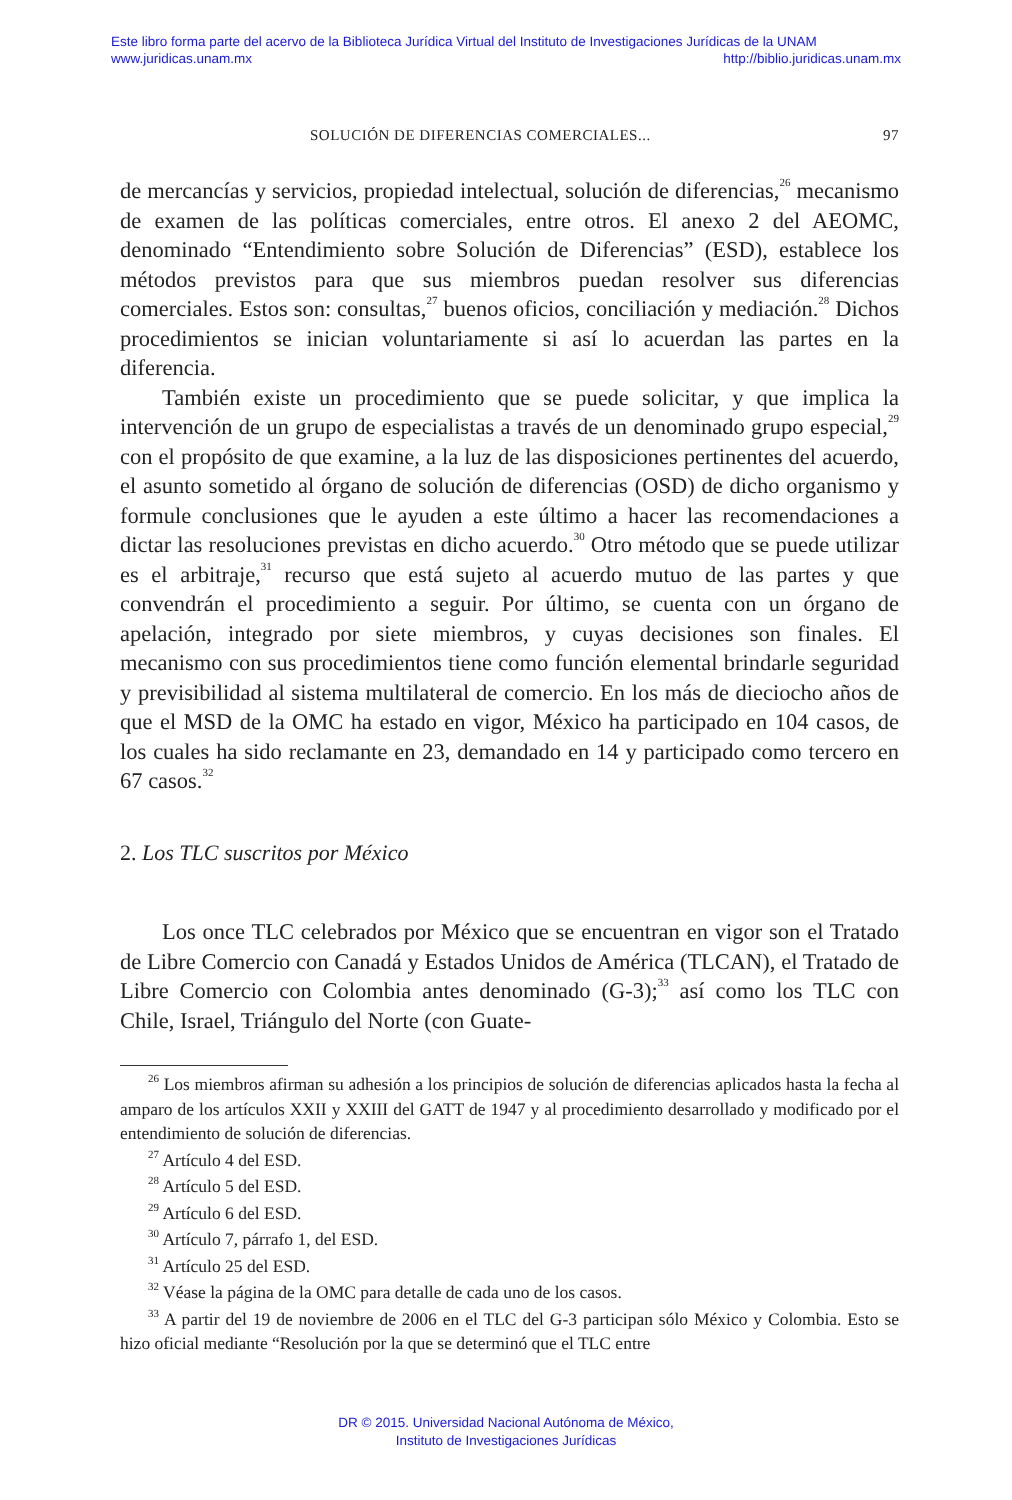Este libro forma parte del acervo de la Biblioteca Jurídica Virtual del Instituto de Investigaciones Jurídicas de la UNAM
www.juridicas.unam.mx http://biblio.juridicas.unam.mx
SOLUCIÓN DE DIFERENCIAS COMERCIALES... 97
de mercancías y servicios, propiedad intelectual, solución de diferencias,<sup>26</sup> mecanismo de examen de las políticas comerciales, entre otros. El anexo 2 del AEOMC, denominado “Entendimiento sobre Solución de Diferencias” (ESD), establece los métodos previstos para que sus miembros puedan resolver sus diferencias comerciales. Estos son: consultas,<sup>27</sup> buenos oficios, conciliación y mediación.<sup>28</sup> Dichos procedimientos se inician voluntariamente si así lo acuerdan las partes en la diferencia.
También existe un procedimiento que se puede solicitar, y que implica la intervención de un grupo de especialistas a través de un denominado grupo especial,<sup>29</sup> con el propósito de que examine, a la luz de las disposiciones pertinentes del acuerdo, el asunto sometido al órgano de solución de diferencias (OSD) de dicho organismo y formule conclusiones que le ayuden a este último a hacer las recomendaciones a dictar las resoluciones previstas en dicho acuerdo.<sup>30</sup> Otro método que se puede utilizar es el arbitraje,<sup>31</sup> recurso que está sujeto al acuerdo mutuo de las partes y que convendrán el procedimiento a seguir. Por último, se cuenta con un órgano de apelación, integrado por siete miembros, y cuyas decisiones son finales. El mecanismo con sus procedimientos tiene como función elemental brindarle seguridad y previsibilidad al sistema multilateral de comercio. En los más de dieciocho años de que el MSD de la OMC ha estado en vigor, México ha participado en 104 casos, de los cuales ha sido reclamante en 23, demandado en 14 y participado como tercero en 67 casos.<sup>32</sup>
2. Los TLC suscritos por México
Los once TLC celebrados por México que se encuentran en vigor son el Tratado de Libre Comercio con Canadá y Estados Unidos de América (TLCAN), el Tratado de Libre Comercio con Colombia antes denominado (G-3);<sup>33</sup> así como los TLC con Chile, Israel, Triángulo del Norte (con Guate-
<sup>26</sup> Los miembros afirman su adhesión a los principios de solución de diferencias aplicados hasta la fecha al amparo de los artículos XXII y XXIII del GATT de 1947 y al procedimiento desarrollado y modificado por el entendimiento de solución de diferencias.
<sup>27</sup> Artículo 4 del ESD.
<sup>28</sup> Artículo 5 del ESD.
<sup>29</sup> Artículo 6 del ESD.
<sup>30</sup> Artículo 7, párrafo 1, del ESD.
<sup>31</sup> Artículo 25 del ESD.
<sup>32</sup> Véase la página de la OMC para detalle de cada uno de los casos.
<sup>33</sup> A partir del 19 de noviembre de 2006 en el TLC del G-3 participan sólo México y Colombia. Esto se hizo oficial mediante “Resolución por la que se determinó que el TLC entre
DR © 2015. Universidad Nacional Autónoma de México,
Instituto de Investigaciones Jurídicas